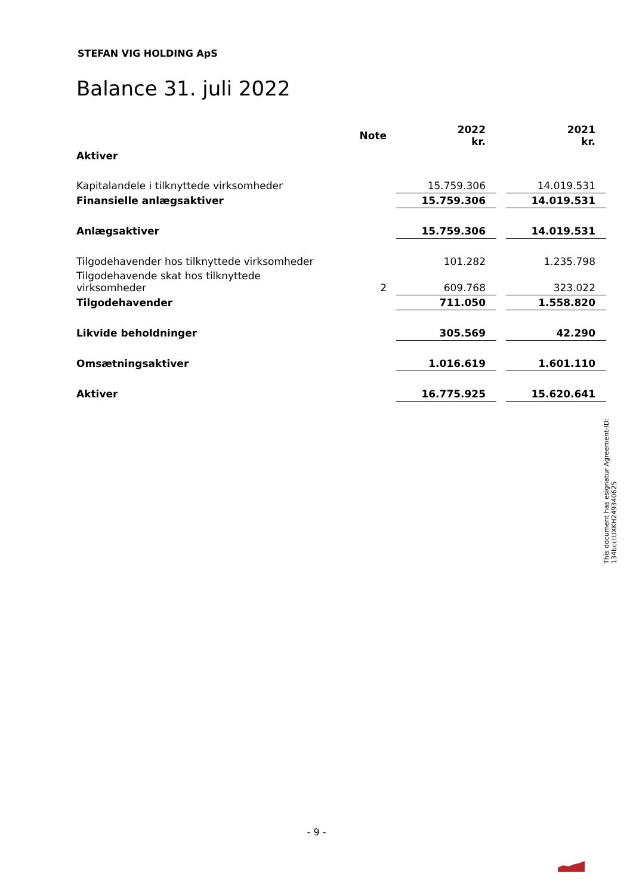STEFAN VIG HOLDING ApS
Balance 31. juli 2022
| | Note | 2022 kr. | | 2021 kr. |
| Aktiver | | | | |
| Kapitalandele i tilknyttede virksomheder | | 15.759.306 | | 14.019.531 |
| Finansielle anlægsaktiver | | 15.759.306 | | 14.019.531 |
| Anlægsaktiver | | 15.759.306 | | 14.019.531 |
| Tilgodehavender hos tilknyttede virksomheder | | 101.282 | | 1.235.798 |
| Tilgodehavende skat hos tilknyttede virksomheder | 2 | 609.768 | | 323.022 |
| Tilgodehavender | | 711.050 | | 1.558.820 |
| Likvide beholdninger | | 305.569 | | 42.290 |
| Omsætningsaktiver | | 1.016.619 | | 1.601.110 |
| Aktiver | | 16.775.925 | | 15.620.641 |
This document has esignatur Agreement-ID: 134bcctUXKH249340625
- 9 -